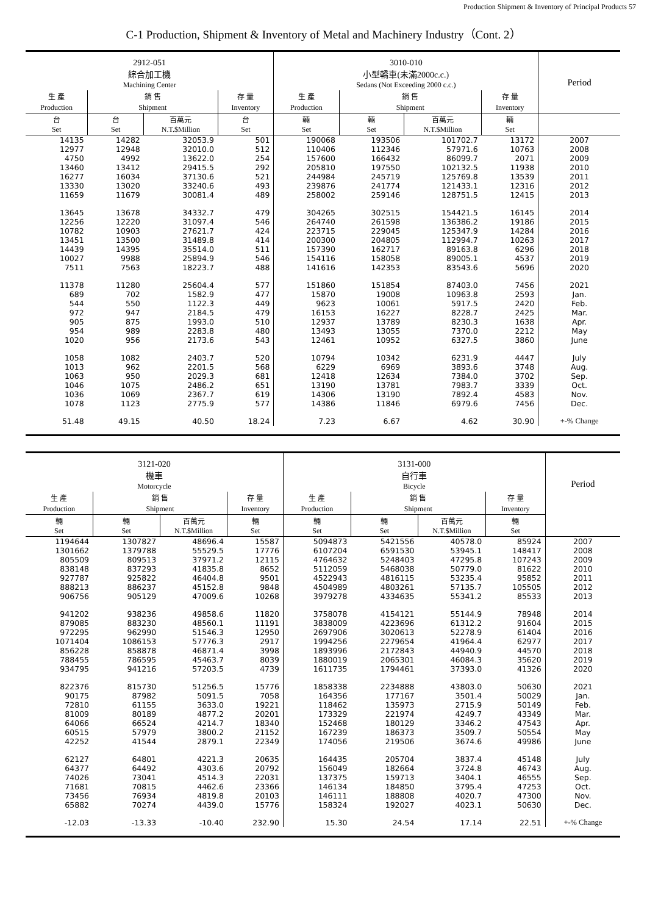Production Shipment & Inventory of Principal Products 57
C-1 Production, Shipment & Inventory of Metal and Machinery Industry（Cont. 2）
| 2912-051 綜合加工機 Machining Center | | | | 3010-010 小型轎車(未滿2000c.c.) Sedans (Not Exceeding 2000 c.c.) | | | | Period |
| --- | --- | --- | --- | --- | --- | --- | --- | --- |
| 生 產 | 銷 售 | | 存 量 | 生 產 | 銷 售 | | 存 量 | |
| Production | Shipment | | Inventory | Production | Shipment | | Inventory | |
| 台 Set | 台 Set | 百萬元 N.T.$Million | 台 Set | 輛 Set | 輛 Set | 百萬元 N.T.$Million | 輛 Set | |
| 14135 | 14282 | 32053.9 | 501 | 190068 | 193506 | 101702.7 | 13172 | 2007 |
| 12977 | 12948 | 32010.0 | 512 | 110406 | 112346 | 57971.6 | 10763 | 2008 |
| 4750 | 4992 | 13622.0 | 254 | 157600 | 166432 | 86099.7 | 2071 | 2009 |
| 13460 | 13412 | 29415.5 | 292 | 205810 | 197550 | 102132.5 | 11938 | 2010 |
| 16277 | 16034 | 37130.6 | 521 | 244984 | 245719 | 125769.8 | 13539 | 2011 |
| 13330 | 13020 | 33240.6 | 493 | 239876 | 241774 | 121433.1 | 12316 | 2012 |
| 11659 | 11679 | 30081.4 | 489 | 258002 | 259146 | 128751.5 | 12415 | 2013 |
| 13645 | 13678 | 34332.7 | 479 | 304265 | 302515 | 154421.5 | 16145 | 2014 |
| 12256 | 12220 | 31097.4 | 546 | 264740 | 261598 | 136386.2 | 19186 | 2015 |
| 10782 | 10903 | 27621.7 | 424 | 223715 | 229045 | 125347.9 | 14284 | 2016 |
| 13451 | 13500 | 31489.8 | 414 | 200300 | 204805 | 112994.7 | 10263 | 2017 |
| 14439 | 14395 | 35514.0 | 511 | 157390 | 162717 | 89163.8 | 6296 | 2018 |
| 10027 | 9988 | 25894.9 | 546 | 154116 | 158058 | 89005.1 | 4537 | 2019 |
| 7511 | 7563 | 18223.7 | 488 | 141616 | 142353 | 83543.6 | 5696 | 2020 |
| 11378 | 11280 | 25604.4 | 577 | 151860 | 151854 | 87403.0 | 7456 | 2021 |
| 689 | 702 | 1582.9 | 477 | 15870 | 19008 | 10963.8 | 2593 | Jan. |
| 544 | 550 | 1122.3 | 449 | 9623 | 10061 | 5917.5 | 2420 | Feb. |
| 972 | 947 | 2184.5 | 479 | 16153 | 16227 | 8228.7 | 2425 | Mar. |
| 905 | 875 | 1993.0 | 510 | 12937 | 13789 | 8230.3 | 1638 | Apr. |
| 954 | 989 | 2283.8 | 480 | 13493 | 13055 | 7370.0 | 2212 | May |
| 1020 | 956 | 2173.6 | 543 | 12461 | 10952 | 6327.5 | 3860 | June |
| 1058 | 1082 | 2403.7 | 520 | 10794 | 10342 | 6231.9 | 4447 | July |
| 1013 | 962 | 2201.5 | 568 | 6229 | 6969 | 3893.6 | 3748 | Aug. |
| 1063 | 950 | 2029.3 | 681 | 12418 | 12634 | 7384.0 | 3702 | Sep. |
| 1046 | 1075 | 2486.2 | 651 | 13190 | 13781 | 7983.7 | 3339 | Oct. |
| 1036 | 1069 | 2367.7 | 619 | 14306 | 13190 | 7892.4 | 4583 | Nov. |
| 1078 | 1123 | 2775.9 | 577 | 14386 | 11846 | 6979.6 | 7456 | Dec. |
| 51.48 | 49.15 | 40.50 | 18.24 | 7.23 | 6.67 | 4.62 | 30.90 | +-% Change |
| 3121-020 機車 Motorcycle | | | | 3131-000 自行車 Bicycle | | | | Period |
| --- | --- | --- | --- | --- | --- | --- | --- | --- |
| 生 產 | 銷 售 | | 存 量 | 生 產 | 銷 售 | | 存 量 | |
| Production | Shipment | | Inventory | Production | Shipment | | Inventory | |
| 輛 Set | 輛 Set | 百萬元 N.T.$Million | 輛 Set | 輛 Set | 輛 Set | 百萬元 N.T.$Million | 輛 Set | |
| 1194644 | 1307827 | 48696.4 | 15587 | 5094873 | 5421556 | 40578.0 | 85924 | 2007 |
| 1301662 | 1379788 | 55529.5 | 17776 | 6107204 | 6591530 | 53945.1 | 148417 | 2008 |
| 805509 | 809513 | 37971.2 | 12115 | 4764632 | 5248403 | 47295.8 | 107243 | 2009 |
| 838148 | 837293 | 41835.8 | 8652 | 5112059 | 5468038 | 50779.0 | 81622 | 2010 |
| 927787 | 925822 | 46404.8 | 9501 | 4522943 | 4816115 | 53235.4 | 95852 | 2011 |
| 888213 | 886237 | 45152.8 | 9848 | 4504989 | 4803261 | 57135.7 | 105505 | 2012 |
| 906756 | 905129 | 47009.6 | 10268 | 3979278 | 4334635 | 55341.2 | 85533 | 2013 |
| 941202 | 938236 | 49858.6 | 11820 | 3758078 | 4154121 | 55144.9 | 78948 | 2014 |
| 879085 | 883230 | 48560.1 | 11191 | 3838009 | 4223696 | 61312.2 | 91604 | 2015 |
| 972295 | 962990 | 51546.3 | 12950 | 2697906 | 3020613 | 52278.9 | 61404 | 2016 |
| 1071404 | 1086153 | 57776.3 | 2917 | 1994256 | 2279654 | 41964.4 | 62977 | 2017 |
| 856228 | 858878 | 46871.4 | 3998 | 1893996 | 2172843 | 44940.9 | 44570 | 2018 |
| 788455 | 786595 | 45463.7 | 8039 | 1880019 | 2065301 | 46084.3 | 35620 | 2019 |
| 934795 | 941216 | 57203.5 | 4739 | 1611735 | 1794461 | 37393.0 | 41326 | 2020 |
| 822376 | 815730 | 51256.5 | 15776 | 1858338 | 2234888 | 43803.0 | 50630 | 2021 |
| 90175 | 87982 | 5091.5 | 7058 | 164356 | 177167 | 3501.4 | 50029 | Jan. |
| 72810 | 61155 | 3633.0 | 19221 | 118462 | 135973 | 2715.9 | 50149 | Feb. |
| 81009 | 80189 | 4877.2 | 20201 | 173329 | 221974 | 4249.7 | 43349 | Mar. |
| 64066 | 66524 | 4214.7 | 18340 | 152468 | 180129 | 3346.2 | 47543 | Apr. |
| 60515 | 57979 | 3800.2 | 21152 | 167239 | 186373 | 3509.7 | 50554 | May |
| 42252 | 41544 | 2879.1 | 22349 | 174056 | 219506 | 3674.6 | 49986 | June |
| 62127 | 64801 | 4221.3 | 20635 | 164435 | 205704 | 3837.4 | 45148 | July |
| 64377 | 64492 | 4303.6 | 20792 | 156049 | 182664 | 3724.8 | 46743 | Aug. |
| 74026 | 73041 | 4514.3 | 22031 | 137375 | 159713 | 3404.1 | 46555 | Sep. |
| 71681 | 70815 | 4462.6 | 23366 | 146134 | 184850 | 3795.4 | 47253 | Oct. |
| 73456 | 76934 | 4819.8 | 20103 | 146111 | 188808 | 4020.7 | 47300 | Nov. |
| 65882 | 70274 | 4439.0 | 15776 | 158324 | 192027 | 4023.1 | 50630 | Dec. |
| -12.03 | -13.33 | -10.40 | 232.90 | 15.30 | 24.54 | 17.14 | 22.51 | +-% Change |